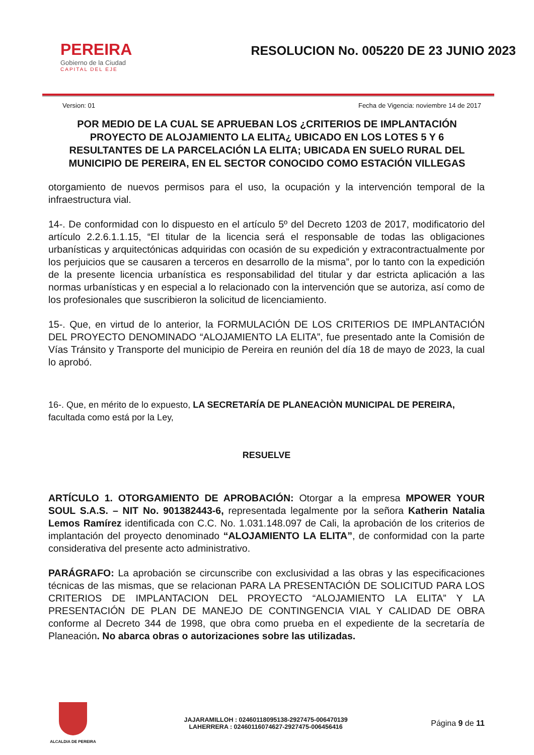PEREIRA
Gobierno de la Ciudad
CAPITAL DEL EJE
RESOLUCION No. 005220 DE 23 JUNIO 2023
Version: 01 Fecha de Vigencia: noviembre 14 de 2017
POR MEDIO DE LA CUAL SE APRUEBAN LOS ¿CRITERIOS DE IMPLANTACIÓN PROYECTO DE ALOJAMIENTO LA ELITA¿ UBICADO EN LOS LOTES 5 Y 6 RESULTANTES DE LA PARCELACIÓN LA ELITA; UBICADA EN SUELO RURAL DEL MUNICIPIO DE PEREIRA, EN EL SECTOR CONOCIDO COMO ESTACIÓN VILLEGAS
otorgamiento de nuevos permisos para el uso, la ocupación y la intervención temporal de la infraestructura vial.
14-. De conformidad con lo dispuesto en el artículo 5º del Decreto 1203 de 2017, modificatorio del artículo 2.2.6.1.1.15, “El titular de la licencia será el responsable de todas las obligaciones urbanísticas y arquitectónicas adquiridas con ocasión de su expedición y extracontractualmente por los perjuicios que se causaren a terceros en desarrollo de la misma”, por lo tanto con la expedición de la presente licencia urbanística es responsabilidad del titular y dar estricta aplicación a las normas urbanísticas y en especial a lo relacionado con la intervención que se autoriza, así como de los profesionales que suscribieron la solicitud de licenciamiento.
15-. Que, en virtud de lo anterior, la FORMULACIÓN DE LOS CRITERIOS DE IMPLANTACIÓN DEL PROYECTO DENOMINADO “ALOJAMIENTO LA ELITA”, fue presentado ante la Comisión de Vías Tránsito y Transporte del municipio de Pereira en reunión del día 18 de mayo de 2023, la cual lo aprobó.
16-. Que, en mérito de lo expuesto, LA SECRETARÍA DE PLANEACIÒN MUNICIPAL DE PEREIRA, facultada como está por la Ley,
RESUELVE
ARTÍCULO 1. OTORGAMIENTO DE APROBACIÓN: Otorgar a la empresa MPOWER YOUR SOUL S.A.S. – NIT No. 901382443-6, representada legalmente por la señora Katherin Natalia Lemos Ramírez identificada con C.C. No. 1.031.148.097 de Cali, la aprobación de los criterios de implantación del proyecto denominado “ALOJAMIENTO LA ELITA”, de conformidad con la parte considerativa del presente acto administrativo.
PARÁGRAFO: La aprobación se circunscribe con exclusividad a las obras y las especificaciones técnicas de las mismas, que se relacionan PARA LA PRESENTACIÓN DE SOLICITUD PARA LOS CRITERIOS DE IMPLANTACION DEL PROYECTO “ALOJAMIENTO LA ELITA” Y LA PRESENTACIÓN DE PLAN DE MANEJO DE CONTINGENCIA VIAL Y CALIDAD DE OBRA conforme al Decreto 344 de 1998, que obra como prueba en el expediente de la secretaría de Planeación. No abarca obras o autorizaciones sobre las utilizadas.
ALCALDIA DE PEREIRA
JAJARAMILLOH : 02460118095138-2927475-006470139
LAHERRERA : 02460116074627-2927475-006456416
Página 9 de 11